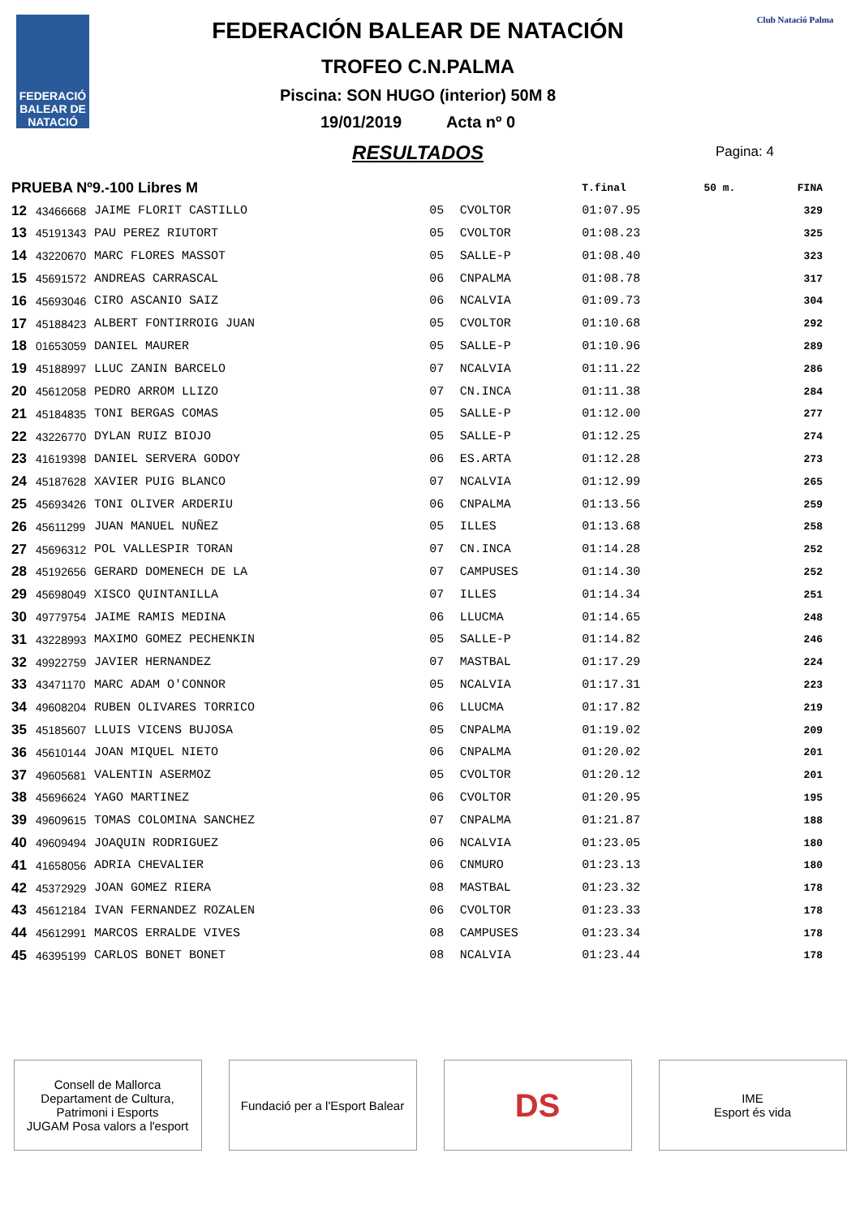FEDERACIÓ
BALEAR DE
NATACIÓ
FEDERACIÓN BALEAR DE NATACIÓN
TROFEO C.N.PALMA
Piscina: SON HUGO (interior) 50M 8
19/01/2019 Acta nº 0
RESULTADOS
Club Natació Palma
Pagina: 4
| PRUEBA Nº9.-100 Libres M | | | | | | T.final | 50 m. | FINA |
| --- | --- | --- | --- | --- | --- | --- | --- | --- |
| 12 | 43466668 | JAIME FLORIT CASTILLO | 05 | CVOLTOR | | 01:07.95 | | 329 |
| 13 | 45191343 | PAU PEREZ RIUTORT | 05 | CVOLTOR | | 01:08.23 | | 325 |
| 14 | 43220670 | MARC FLORES MASSOT | 05 | SALLE-P | | 01:08.40 | | 323 |
| 15 | 45691572 | ANDREAS CARRASCAL | 06 | CNPALMA | | 01:08.78 | | 317 |
| 16 | 45693046 | CIRO ASCANIO SAIZ | 06 | NCALVIA | | 01:09.73 | | 304 |
| 17 | 45188423 | ALBERT FONTIRROIG JUAN | 05 | CVOLTOR | | 01:10.68 | | 292 |
| 18 | 01653059 | DANIEL MAURER | 05 | SALLE-P | | 01:10.96 | | 289 |
| 19 | 45188997 | LLUC ZANIN BARCELO | 07 | NCALVIA | | 01:11.22 | | 286 |
| 20 | 45612058 | PEDRO ARROM LLIZO | 07 | CN.INCA | | 01:11.38 | | 284 |
| 21 | 45184835 | TONI BERGAS COMAS | 05 | SALLE-P | | 01:12.00 | | 277 |
| 22 | 43226770 | DYLAN RUIZ BIOJO | 05 | SALLE-P | | 01:12.25 | | 274 |
| 23 | 41619398 | DANIEL SERVERA GODOY | 06 | ES.ARTA | | 01:12.28 | | 273 |
| 24 | 45187628 | XAVIER PUIG BLANCO | 07 | NCALVIA | | 01:12.99 | | 265 |
| 25 | 45693426 | TONI OLIVER ARDERIU | 06 | CNPALMA | | 01:13.56 | | 259 |
| 26 | 45611299 | JUAN MANUEL NUÑEZ | 05 | ILLES | | 01:13.68 | | 258 |
| 27 | 45696312 | POL VALLESPIR TORAN | 07 | CN.INCA | | 01:14.28 | | 252 |
| 28 | 45192656 | GERARD DOMENECH DE LA | 07 | CAMPUSES | | 01:14.30 | | 252 |
| 29 | 45698049 | XISCO QUINTANILLA | 07 | ILLES | | 01:14.34 | | 251 |
| 30 | 49779754 | JAIME RAMIS MEDINA | 06 | LLUCMA | | 01:14.65 | | 248 |
| 31 | 43228993 | MAXIMO GOMEZ PECHENKIN | 05 | SALLE-P | | 01:14.82 | | 246 |
| 32 | 49922759 | JAVIER HERNANDEZ | 07 | MASTBAL | | 01:17.29 | | 224 |
| 33 | 43471170 | MARC ADAM O'CONNOR | 05 | NCALVIA | | 01:17.31 | | 223 |
| 34 | 49608204 | RUBEN OLIVARES TORRICO | 06 | LLUCMA | | 01:17.82 | | 219 |
| 35 | 45185607 | LLUIS VICENS BUJOSA | 05 | CNPALMA | | 01:19.02 | | 209 |
| 36 | 45610144 | JOAN MIQUEL NIETO | 06 | CNPALMA | | 01:20.02 | | 201 |
| 37 | 49605681 | VALENTIN ASERMOZ | 05 | CVOLTOR | | 01:20.12 | | 201 |
| 38 | 45696624 | YAGO MARTINEZ | 06 | CVOLTOR | | 01:20.95 | | 195 |
| 39 | 49609615 | TOMAS COLOMINA SANCHEZ | 07 | CNPALMA | | 01:21.87 | | 188 |
| 40 | 49609494 | JOAQUIN RODRIGUEZ | 06 | NCALVIA | | 01:23.05 | | 180 |
| 41 | 41658056 | ADRIA CHEVALIER | 06 | CNMURO | | 01:23.13 | | 180 |
| 42 | 45372929 | JOAN GOMEZ RIERA | 08 | MASTBAL | | 01:23.32 | | 178 |
| 43 | 45612184 | IVAN FERNANDEZ ROZALEN | 06 | CVOLTOR | | 01:23.33 | | 178 |
| 44 | 45612991 | MARCOS ERRALDE VIVES | 08 | CAMPUSES | | 01:23.34 | | 178 |
| 45 | 46395199 | CARLOS BONET BONET | 08 | NCALVIA | | 01:23.44 | | 178 |
Consell de Mallorca
Departament de Cultura, Patrimoni i Esports
JUGAM Posa valors a l'esport
Fundació per a l'Esport Balear
DS
IME
Esport és vida